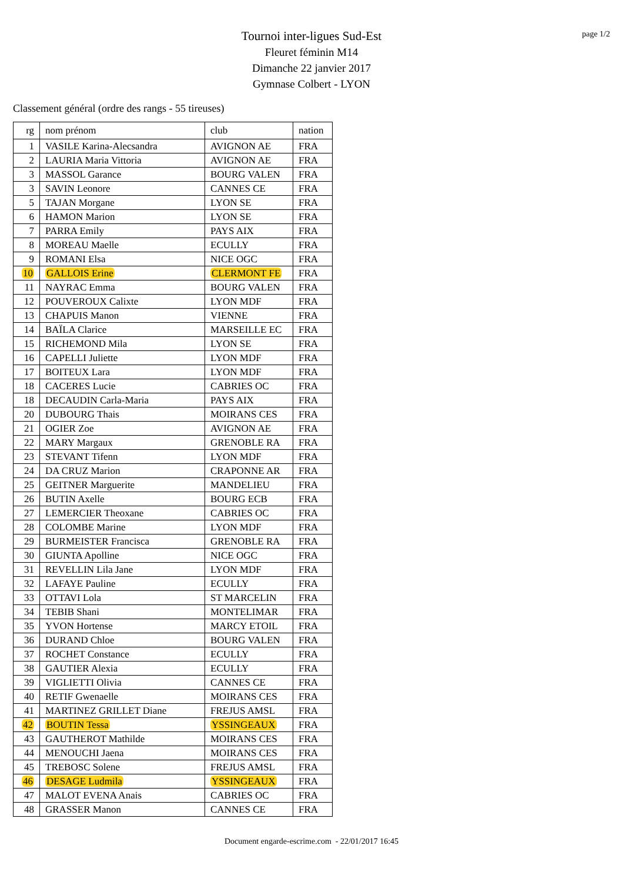page 1/2
Tournoi inter-ligues Sud-Est
Fleuret féminin M14
Dimanche 22 janvier 2017
Gymnase Colbert - LYON
Classement général (ordre des rangs - 55 tireuses)
| rg | nom prénom | club | nation |
| --- | --- | --- | --- |
| 1 | VASILE Karina-Alecsandra | AVIGNON AE | FRA |
| 2 | LAURIA Maria Vittoria | AVIGNON AE | FRA |
| 3 | MASSOL Garance | BOURG VALEN | FRA |
| 3 | SAVIN Leonore | CANNES CE | FRA |
| 5 | TAJAN Morgane | LYON SE | FRA |
| 6 | HAMON Marion | LYON SE | FRA |
| 7 | PARRA Emily | PAYS AIX | FRA |
| 8 | MOREAU Maelle | ECULLY | FRA |
| 9 | ROMANI Elsa | NICE OGC | FRA |
| 10 | GALLOIS Erine | CLERMONT FE | FRA |
| 11 | NAYRAC Emma | BOURG VALEN | FRA |
| 12 | POUVEROUX Calixte | LYON MDF | FRA |
| 13 | CHAPUIS Manon | VIENNE | FRA |
| 14 | BAÏLA Clarice | MARSEILLE EC | FRA |
| 15 | RICHEMOND Mila | LYON SE | FRA |
| 16 | CAPELLI Juliette | LYON MDF | FRA |
| 17 | BOITEUX Lara | LYON MDF | FRA |
| 18 | CACERES Lucie | CABRIES OC | FRA |
| 18 | DECAUDIN Carla-Maria | PAYS AIX | FRA |
| 20 | DUBOURG Thais | MOIRANS CES | FRA |
| 21 | OGIER Zoe | AVIGNON AE | FRA |
| 22 | MARY Margaux | GRENOBLE RA | FRA |
| 23 | STEVANT Tifenn | LYON MDF | FRA |
| 24 | DA CRUZ Marion | CRAPONNE AR | FRA |
| 25 | GEITNER Marguerite | MANDELIEU | FRA |
| 26 | BUTIN Axelle | BOURG ECB | FRA |
| 27 | LEMERCIER Theoxane | CABRIES OC | FRA |
| 28 | COLOMBE Marine | LYON MDF | FRA |
| 29 | BURMEISTER Francisca | GRENOBLE RA | FRA |
| 30 | GIUNTA Apolline | NICE OGC | FRA |
| 31 | REVELLIN Lila Jane | LYON MDF | FRA |
| 32 | LAFAYE Pauline | ECULLY | FRA |
| 33 | OTTAVI Lola | ST MARCELIN | FRA |
| 34 | TEBIB Shani | MONTELIMAR | FRA |
| 35 | YVON Hortense | MARCY ETOIL | FRA |
| 36 | DURAND Chloe | BOURG VALEN | FRA |
| 37 | ROCHET Constance | ECULLY | FRA |
| 38 | GAUTIER Alexia | ECULLY | FRA |
| 39 | VIGLIETTI Olivia | CANNES CE | FRA |
| 40 | RETIF Gwenaelle | MOIRANS CES | FRA |
| 41 | MARTINEZ GRILLET Diane | FREJUS AMSL | FRA |
| 42 | BOUTIN Tessa | YSSINGEAUX | FRA |
| 43 | GAUTHEROT Mathilde | MOIRANS CES | FRA |
| 44 | MENOUCHI Jaena | MOIRANS CES | FRA |
| 45 | TREBOSC Solene | FREJUS AMSL | FRA |
| 46 | DESAGE Ludmila | YSSINGEAUX | FRA |
| 47 | MALOT EVENA Anais | CABRIES OC | FRA |
| 48 | GRASSER Manon | CANNES CE | FRA |
Document engarde-escrime.com - 22/01/2017 16:45